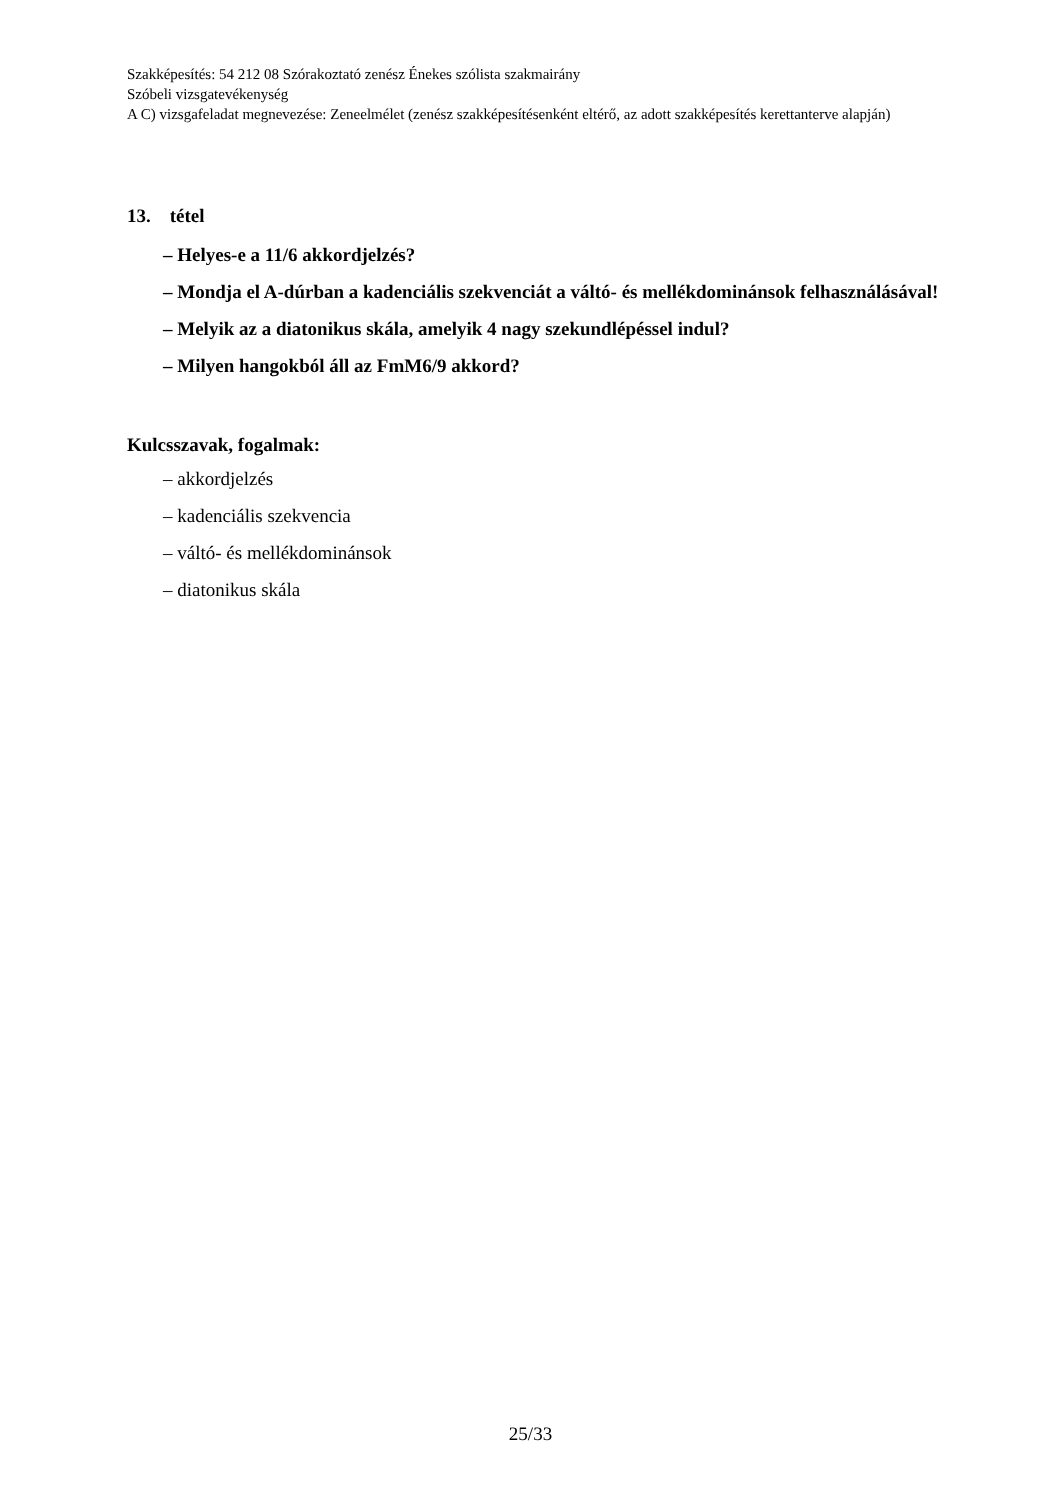Szakképesítés: 54 212 08 Szórakoztató zenész Énekes szólista szakmairány
Szóbeli vizsgatevékenység
A C) vizsgafeladat megnevezése: Zeneelmélet (zenész szakképesítésenként eltérő, az adott szakképesítés kerettanterve alapján)
13. tétel
– Helyes-e a 11/6 akkordjelzés?
– Mondja el A-dúrban a kadenciális szekvenciát a váltó- és mellékdominánsok felhasználásával!
– Melyik az a diatonikus skála, amelyik 4 nagy szekundlépéssel indul?
– Milyen hangokból áll az FmM6/9 akkord?
Kulcsszavak, fogalmak:
– akkordjelzés
– kadenciális szekvencia
– váltó- és mellékdominánsok
– diatonikus skála
25/33